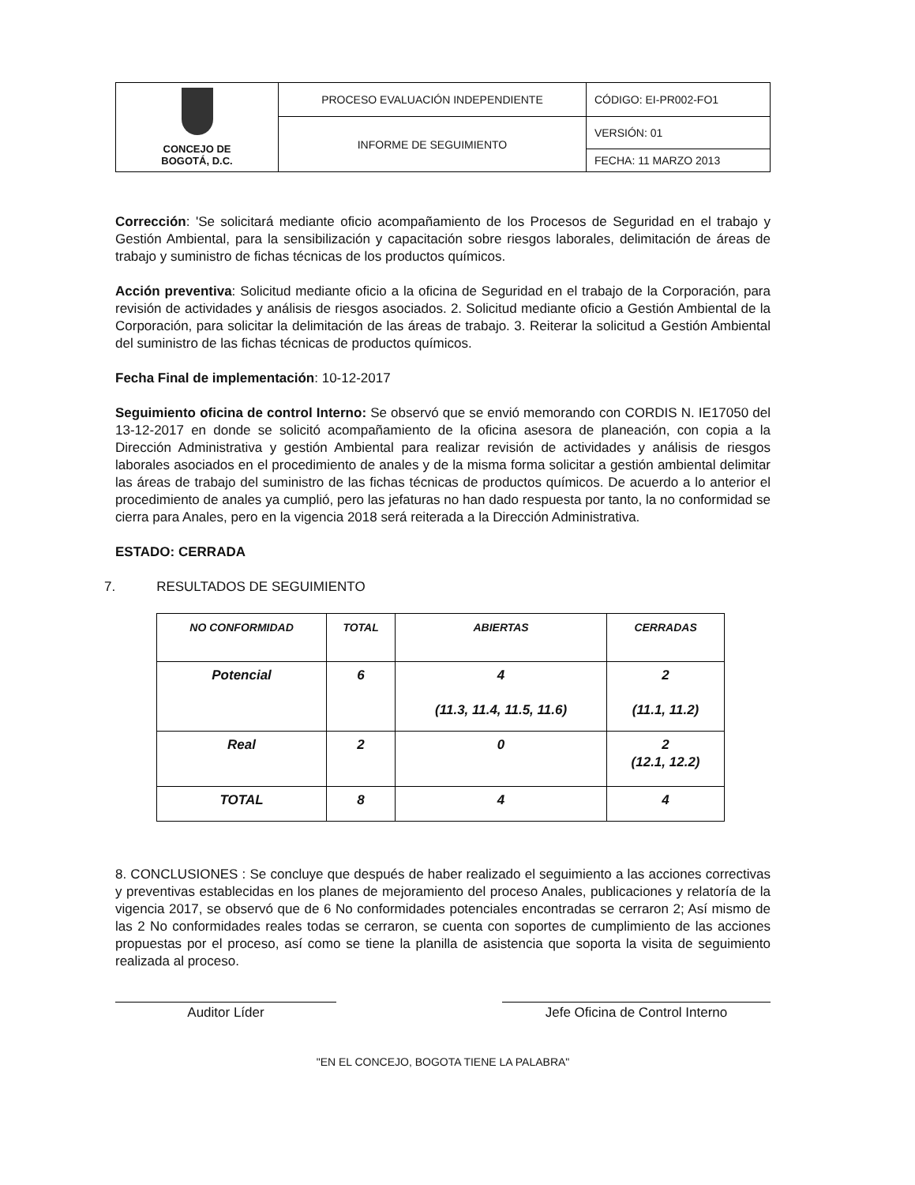| CONCEJO DE BOGOTÁ, D.C. | PROCESO EVALUACIÓN INDEPENDIENTE | CÓDIGO: EI-PR002-FO1 |
| | INFORME DE SEGUIMIENTO | VERSIÓN: 01 |
| | | FECHA: 11 MARZO 2013 |
Corrección: 'Se solicitará mediante oficio acompañamiento de los Procesos de Seguridad en el trabajo y Gestión Ambiental, para la sensibilización y capacitación sobre riesgos laborales, delimitación de áreas de trabajo y suministro de fichas técnicas de los productos químicos.
Acción preventiva: Solicitud mediante oficio a la oficina de Seguridad en el trabajo de la Corporación, para revisión de actividades y análisis de riesgos asociados. 2. Solicitud mediante oficio a Gestión Ambiental de la Corporación, para solicitar la delimitación de las áreas de trabajo. 3. Reiterar la solicitud a Gestión Ambiental del suministro de las fichas técnicas de productos químicos.
Fecha Final de implementación: 10-12-2017
Seguimiento oficina de control Interno: Se observó que se envió memorando con CORDIS N. IE17050 del 13-12-2017 en donde se solicitó acompañamiento de la oficina asesora de planeación, con copia a la Dirección Administrativa y gestión Ambiental para realizar revisión de actividades y análisis de riesgos laborales asociados en el procedimiento de anales y de la misma forma solicitar a gestión ambiental delimitar las áreas de trabajo del suministro de las fichas técnicas de productos químicos. De acuerdo a lo anterior el procedimiento de anales ya cumplió, pero las jefaturas no han dado respuesta por tanto, la no conformidad se cierra para Anales, pero en la vigencia 2018 será reiterada a la Dirección Administrativa.
ESTADO: CERRADA
7. RESULTADOS DE SEGUIMIENTO
| NO CONFORMIDAD | TOTAL | ABIERTAS | CERRADAS |
| --- | --- | --- | --- |
| Potencial | 6 | 4 (11.3, 11.4, 11.5, 11.6) | 2 (11.1, 11.2) |
| Real | 2 | 0 | 2 (12.1, 12.2) |
| TOTAL | 8 | 4 | 4 |
8. CONCLUSIONES : Se concluye que después de haber realizado el seguimiento a las acciones correctivas y preventivas establecidas en los planes de mejoramiento del proceso Anales, publicaciones y relatoría de la vigencia 2017, se observó que de 6 No conformidades potenciales encontradas se cerraron 2; Así mismo de las 2 No conformidades reales todas se cerraron, se cuenta con soportes de cumplimiento de las acciones propuestas por el proceso, así como se tiene la planilla de asistencia que soporta la visita de seguimiento realizada al proceso.
Auditor Líder Jefe Oficina de Control Interno
"EN EL CONCEJO, BOGOTA TIENE LA PALABRA"